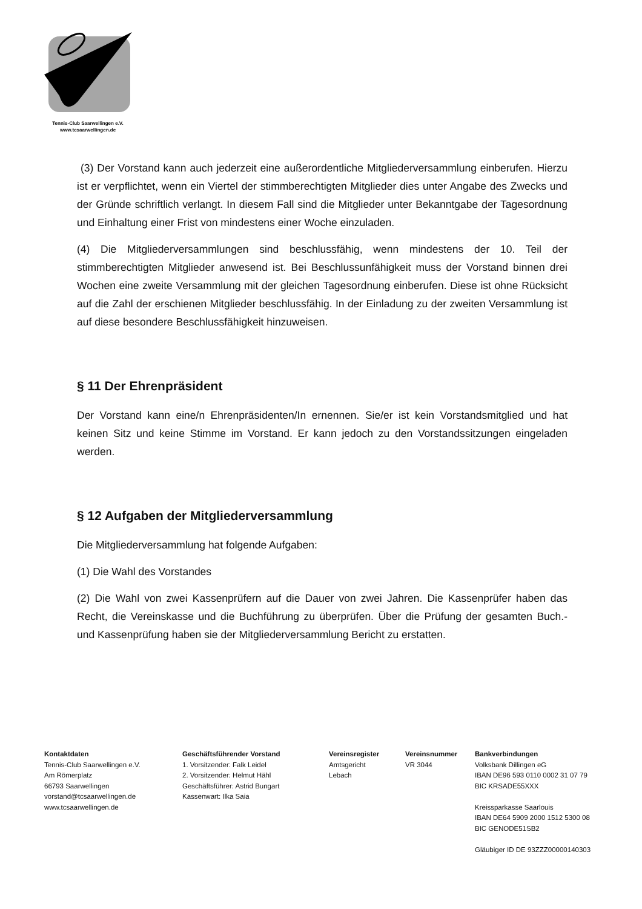Tennis-Club Saarwellingen e.V.
www.tcsaarwellingen.de
(3) Der Vorstand kann auch jederzeit eine außerordentliche Mitgliederversammlung einberufen. Hierzu ist er verpflichtet, wenn ein Viertel der stimmberechtigten Mitglieder dies unter Angabe des Zwecks und der Gründe schriftlich verlangt. In diesem Fall sind die Mitglieder unter Bekanntgabe der Tagesordnung und Einhaltung einer Frist von mindestens einer Woche einzuladen.
(4) Die Mitgliederversammlungen sind beschlussfähig, wenn mindestens der 10. Teil der stimmberechtigten Mitglieder anwesend ist. Bei Beschlussunfähigkeit muss der Vorstand binnen drei Wochen eine zweite Versammlung mit der gleichen Tagesordnung einberufen. Diese ist ohne Rücksicht auf die Zahl der erschienen Mitglieder beschlussfähig. In der Einladung zu der zweiten Versammlung ist auf diese besondere Beschlussfähigkeit hinzuweisen.
§ 11 Der Ehrenpräsident
Der Vorstand kann eine/n Ehrenpräsidenten/In ernennen. Sie/er ist kein Vorstandsmitglied und hat keinen Sitz und keine Stimme im Vorstand. Er kann jedoch zu den Vorstandssitzungen eingeladen werden.
§ 12 Aufgaben der Mitgliederversammlung
Die Mitgliederversammlung hat folgende Aufgaben:
(1) Die Wahl des Vorstandes
(2) Die Wahl von zwei Kassenprüfern auf die Dauer von zwei Jahren. Die Kassenprüfer haben das Recht, die Vereinskasse und die Buchführung zu überprüfen. Über die Prüfung der gesamten Buch.- und Kassenprüfung haben sie der Mitgliederversammlung Bericht zu erstatten.
Kontaktdaten
Tennis-Club Saarwellingen e.V.
Am Römerplatz
66793 Saarwellingen
vorstand@tcsaarwellingen.de
www.tcsaarwellingen.de
Geschäftsführender Vorstand
1. Vorsitzender: Falk Leidel
2. Vorsitzender: Helmut Hähl
Geschäftsführer: Astrid Bungart
Kassenwart: Ilka Saia
Vereinsregister
Amtsgericht
Lebach
Vereinsnummer
VR 3044
Bankverbindungen
Volksbank Dillingen eG
IBAN DE96 593 0110 0002 31 07 79
BIC KRSADE55XXX
Kreissparkasse Saarlouis
IBAN DE64 5909 2000 1512 5300 08
BIC GENODE51SB2
Gläubiger ID DE 93ZZZ00000140303